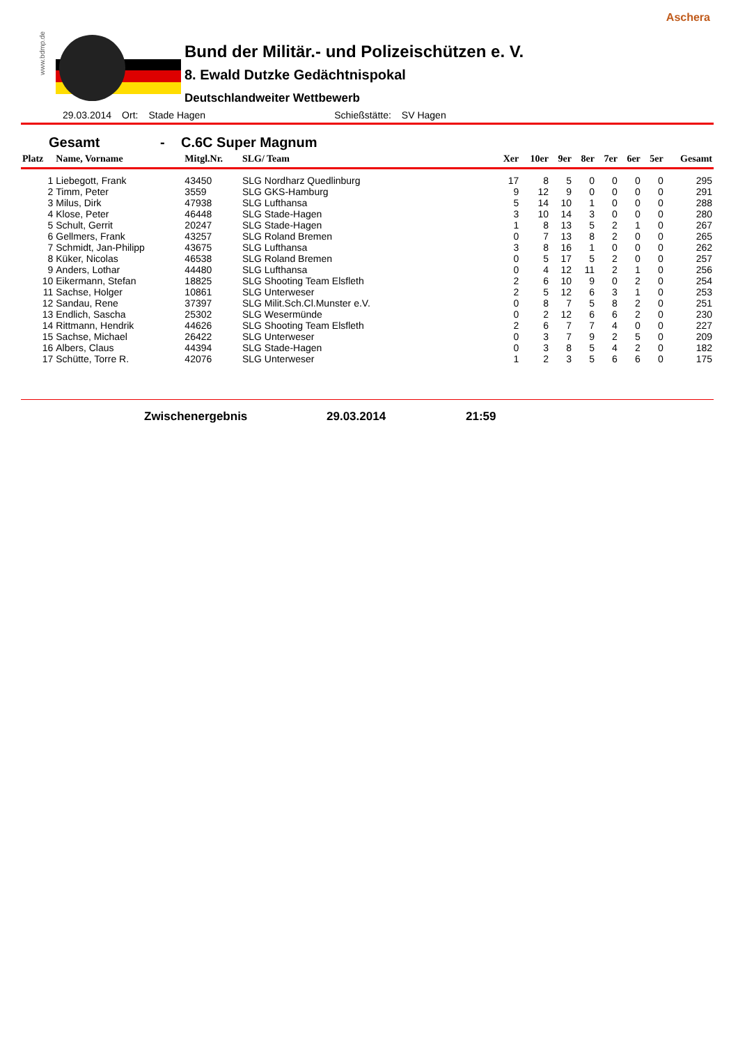Aschera
www.bdmp.de
Bund der Militär.- und Polizeischützen e. V.
8. Ewald Dutzke Gedächtnispokal
Deutschlandweiter Wettbewerb
29.03.2014 Ort: Stade Hagen Schießstätte: SV Hagen
Gesamt - C.6C Super Magnum
| Platz | Name, Vorname | Mitgl.Nr. | SLG/ Team | Xer | 10er | 9er | 8er | 7er | 6er | 5er | Gesamt |
| --- | --- | --- | --- | --- | --- | --- | --- | --- | --- | --- | --- |
| 1 | Liebegott, Frank | 43450 | SLG Nordharz Quedlinburg | 17 | 8 | 5 | 0 | 0 | 0 | 0 | 295 |
| 2 | Timm, Peter | 3559 | SLG GKS-Hamburg | 9 | 12 | 9 | 0 | 0 | 0 | 0 | 291 |
| 3 | Milus, Dirk | 47938 | SLG Lufthansa | 5 | 14 | 10 | 1 | 0 | 0 | 0 | 288 |
| 4 | Klose, Peter | 46448 | SLG Stade-Hagen | 3 | 10 | 14 | 3 | 0 | 0 | 0 | 280 |
| 5 | Schult, Gerrit | 20247 | SLG Stade-Hagen | 1 | 8 | 13 | 5 | 2 | 1 | 0 | 267 |
| 6 | Gellmers, Frank | 43257 | SLG Roland Bremen | 0 | 7 | 13 | 8 | 2 | 0 | 0 | 265 |
| 7 | Schmidt, Jan-Philipp | 43675 | SLG Lufthansa | 3 | 8 | 16 | 1 | 0 | 0 | 0 | 262 |
| 8 | Küker, Nicolas | 46538 | SLG Roland Bremen | 0 | 5 | 17 | 5 | 2 | 0 | 0 | 257 |
| 9 | Anders, Lothar | 44480 | SLG Lufthansa | 0 | 4 | 12 | 11 | 2 | 1 | 0 | 256 |
| 10 | Eikermann, Stefan | 18825 | SLG Shooting Team Elsfleth | 2 | 6 | 10 | 9 | 0 | 2 | 0 | 254 |
| 11 | Sachse, Holger | 10861 | SLG Unterweser | 2 | 5 | 12 | 6 | 3 | 1 | 0 | 253 |
| 12 | Sandau, Rene | 37397 | SLG Milit.Sch.Cl.Munster e.V. | 0 | 8 | 7 | 5 | 8 | 2 | 0 | 251 |
| 13 | Endlich, Sascha | 25302 | SLG Wesermünde | 0 | 2 | 12 | 6 | 6 | 2 | 0 | 230 |
| 14 | Rittmann, Hendrik | 44626 | SLG Shooting Team Elsfleth | 2 | 6 | 7 | 7 | 4 | 0 | 0 | 227 |
| 15 | Sachse, Michael | 26422 | SLG Unterweser | 0 | 3 | 7 | 9 | 2 | 5 | 0 | 209 |
| 16 | Albers, Claus | 44394 | SLG Stade-Hagen | 0 | 3 | 8 | 5 | 4 | 2 | 0 | 182 |
| 17 | Schütte, Torre R. | 42076 | SLG Unterweser | 1 | 2 | 3 | 5 | 6 | 6 | 0 | 175 |
Zwischenergebnis 29.03.2014 21:59